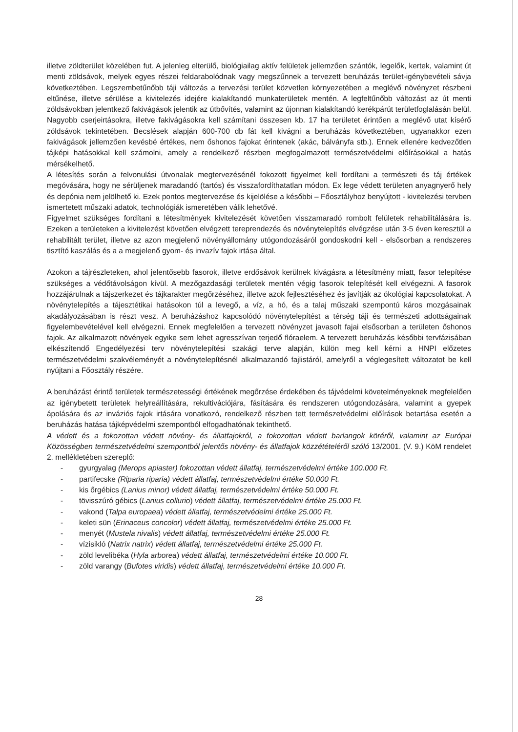illetve zöldterület közelében fut. A jelenleg elterülő, biológiailag aktív felületek jellemzően szántók, legelők, kertek, valamint út menti zöldsávok, melyek egyes részei feldarabolódnak vagy megszűnnek a tervezett beruházás terület-igénybevételi sávja következtében. Legszembetűnőbb táji változás a tervezési terület közvetlen környezetében a meglévő növényzet részbeni eltűnése, illetve sérülése a kivitelezés idejére kialakítandó munkaterületek mentén. A legfeltűnőbb változást az út menti zöldsávokban jelentkező fakivágások jelentik az útbővítés, valamint az újonnan kialakítandó kerékpárút területfoglalásán belül. Nagyobb cserjeirtásokra, illetve fakivágásokra kell számítani összesen kb. 17 ha területet érintően a meglévő utat kísérő zöldsávok tekintetében. Becslések alapján 600-700 db fát kell kivágni a beruházás következtében, ugyanakkor ezen fakivágások jellemzően kevésbé értékes, nem őshonos fajokat érintenek (akác, bálványfa stb.). Ennek ellenére kedvezőtlen tájképi hatásokkal kell számolni, amely a rendelkező részben megfogalmazott természetvédelmi előírásokkal a hatás mérsékelhető.
A létesítés során a felvonulási útvonalak megtervezésénél fokozott figyelmet kell fordítani a természeti és táj értékek megóvására, hogy ne sérüljenek maradandó (tartós) és visszafordíthatatlan módon. Ex lege védett területen anyagnyerő hely és depónia nem jelölhető ki. Ezek pontos megtervezése és kijelölése a későbbi – Főosztályhoz benyújtott - kivitelezési tervben ismertetett műszaki adatok, technológiák ismeretében válik lehetővé.
Figyelmet szükséges fordítani a létesítmények kivitelezését követően visszamaradó rombolt felületek rehabilitálására is. Ezeken a területeken a kivitelezést követően elvégzett tereprendezés és növénytelepítés elvégzése után 3-5 éven keresztül a rehabilitált terület, illetve az azon megjelenő növényállomány utógondozásáról gondoskodni kell - elsősorban a rendszeres tisztító kaszálás és a a megjelenő gyom- és invazív fajok irtása által.
Azokon a tájrészleteken, ahol jelentősebb fasorok, illetve erdősávok kerülnek kivágásra a létesítmény miatt, fasor telepítése szükséges a védőtávolságon kívül. A mezőgazdasági területek mentén végig fasorok telepítését kell elvégezni. A fasorok hozzájárulnak a tájszerkezet és tájkarakter megőrzéséhez, illetve azok fejlesztéséhez és javítják az ökológiai kapcsolatokat. A növénytelepítés a tájesztétikai hatásokon túl a levegő, a víz, a hó, és a talaj műszaki szempontú káros mozgásainak akadályozásában is részt vesz. A beruházáshoz kapcsolódó növénytelepítést a térség táji és természeti adottságainak figyelembevételével kell elvégezni. Ennek megfelelően a tervezett növényzet javasolt fajai elsősorban a területen őshonos fajok. Az alkalmazott növények egyike sem lehet agresszívan terjedő flóraelem. A tervezett beruházás későbbi tervfázisában elkészítendő Engedélyezési terv növénytelepítési szakági terve alapján, külön meg kell kérni a HNPI előzetes természetvédelmi szakvéleményét a növénytelepítésnél alkalmazandó fajlistáról, amelyről a véglegesített változatot be kell nyújtani a Főosztály részére.
A beruházást érintő területek természetességi értékének megőrzése érdekében és tájvédelmi követelményeknek megfelelően az igénybetett területek helyreállítására, rekultivációjára, fásítására és rendszeren utógondozására, valamint a gyepek ápolására és az inváziós fajok irtására vonatkozó, rendelkező részben tett természetvédelmi előírások betartása esetén a beruházás hatása tájképvédelmi szempontból elfogadhatónak tekinthető.
A védett és a fokozottan védett növény- és állatfajokról, a fokozottan védett barlangok köréről, valamint az Európai Közösségben természetvédelmi szempontból jelentős növény- és állatfajok közzétételéről szóló 13/2001. (V. 9.) KöM rendelet 2. mellékletében szereplő:
- gyurgyalag (Merops apiaster) fokozottan védett állatfaj, természetvédelmi értéke 100.000 Ft.
- partifecske (Riparia riparia) védett állatfaj, természetvédelmi értéke 50.000 Ft.
- kis őrgébics (Lanius minor) védett állatfaj, természetvédelmi értéke 50.000 Ft.
- tövisszúró gébics (Lanius collurio) védett állatfaj, természetvédelmi értéke 25.000 Ft.
- vakond (Talpa europaea) védett állatfaj, természetvédelmi értéke 25.000 Ft.
- keleti sün (Erinaceus concolor) védett állatfaj, természetvédelmi értéke 25.000 Ft.
- menyét (Mustela nivalis) védett állatfaj, természetvédelmi értéke 25.000 Ft.
- vízisikló (Natrix natrix) védett állatfaj, természetvédelmi értéke 25.000 Ft.
- zöld levelibéka (Hyla arborea) védett állatfaj, természetvédelmi értéke 10.000 Ft.
- zöld varangy (Bufotes viridis) védett állatfaj, természetvédelmi értéke 10.000 Ft.
28